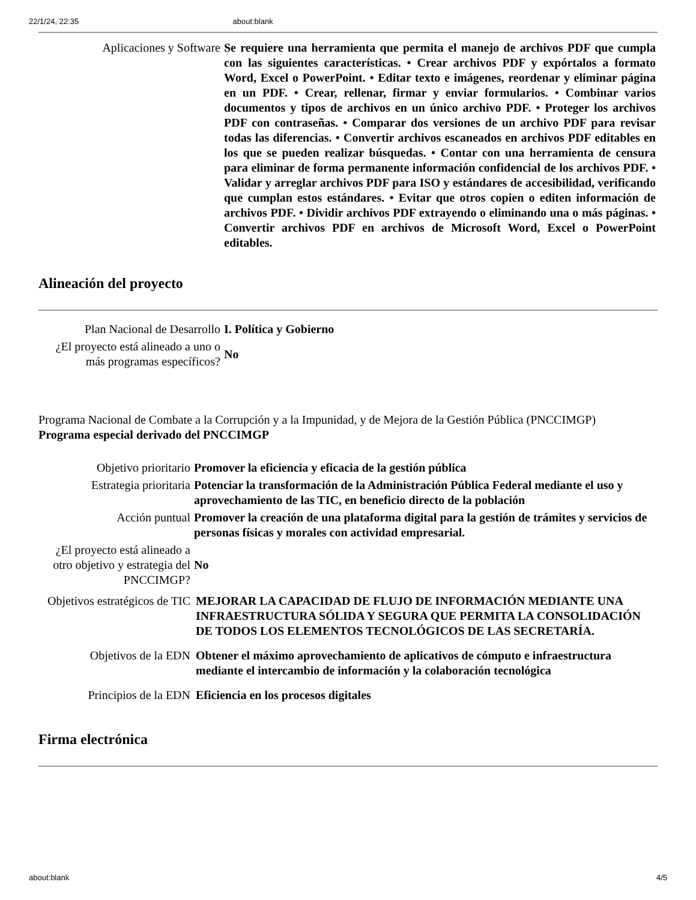22/1/24, 22:35 about:blank
| Aplicaciones y Software | Se requiere una herramienta que permita el manejo de archivos PDF que cumpla con las siguientes características. • Crear archivos PDF y expórtalos a formato Word, Excel o PowerPoint. • Editar texto e imágenes, reordenar y eliminar página en un PDF. • Crear, rellenar, firmar y enviar formularios. • Combinar varios documentos y tipos de archivos en un único archivo PDF. • Proteger los archivos PDF con contraseñas. • Comparar dos versiones de un archivo PDF para revisar todas las diferencias. • Convertir archivos escaneados en archivos PDF editables en los que se pueden realizar búsquedas. • Contar con una herramienta de censura para eliminar de forma permanente información confidencial de los archivos PDF. • Validar y arreglar archivos PDF para ISO y estándares de accesibilidad, verificando que cumplan estos estándares. • Evitar que otros copien o editen información de archivos PDF. • Dividir archivos PDF extrayendo o eliminando una o más páginas. • Convertir archivos PDF en archivos de Microsoft Word, Excel o PowerPoint editables. |
Alineación del proyecto
| Plan Nacional de Desarrollo | I. Política y Gobierno |
| ¿El proyecto está alineado a uno o más programas específicos? | No |
Programa Nacional de Combate a la Corrupción y a la Impunidad, y de Mejora de la Gestión Pública (PNCCIMGP)
Programa especial derivado del PNCCIMGP
| Objetivo prioritario | Promover la eficiencia y eficacia de la gestión pública |
| Estrategia prioritaria | Potenciar la transformación de la Administración Pública Federal mediante el uso y aprovechamiento de las TIC, en beneficio directo de la población |
| Acción puntual | Promover la creación de una plataforma digital para la gestión de trámites y servicios de personas físicas y morales con actividad empresarial. |
| ¿El proyecto está alineado a otro objetivo y estrategia del PNCCIMGP? | No |
| Objetivos estratégicos de TIC | MEJORAR LA CAPACIDAD DE FLUJO DE INFORMACIÓN MEDIANTE UNA INFRAESTRUCTURA SÓLIDA Y SEGURA QUE PERMITA LA CONSOLIDACIÓN DE TODOS LOS ELEMENTOS TECNOLÓGICOS DE LAS SECRETARÍA. |
| Objetivos de la EDN | Obtener el máximo aprovechamiento de aplicativos de cómputo e infraestructura mediante el intercambio de información y la colaboración tecnológica |
| Principios de la EDN | Eficiencia en los procesos digitales |
Firma electrónica
about:blank 4/5